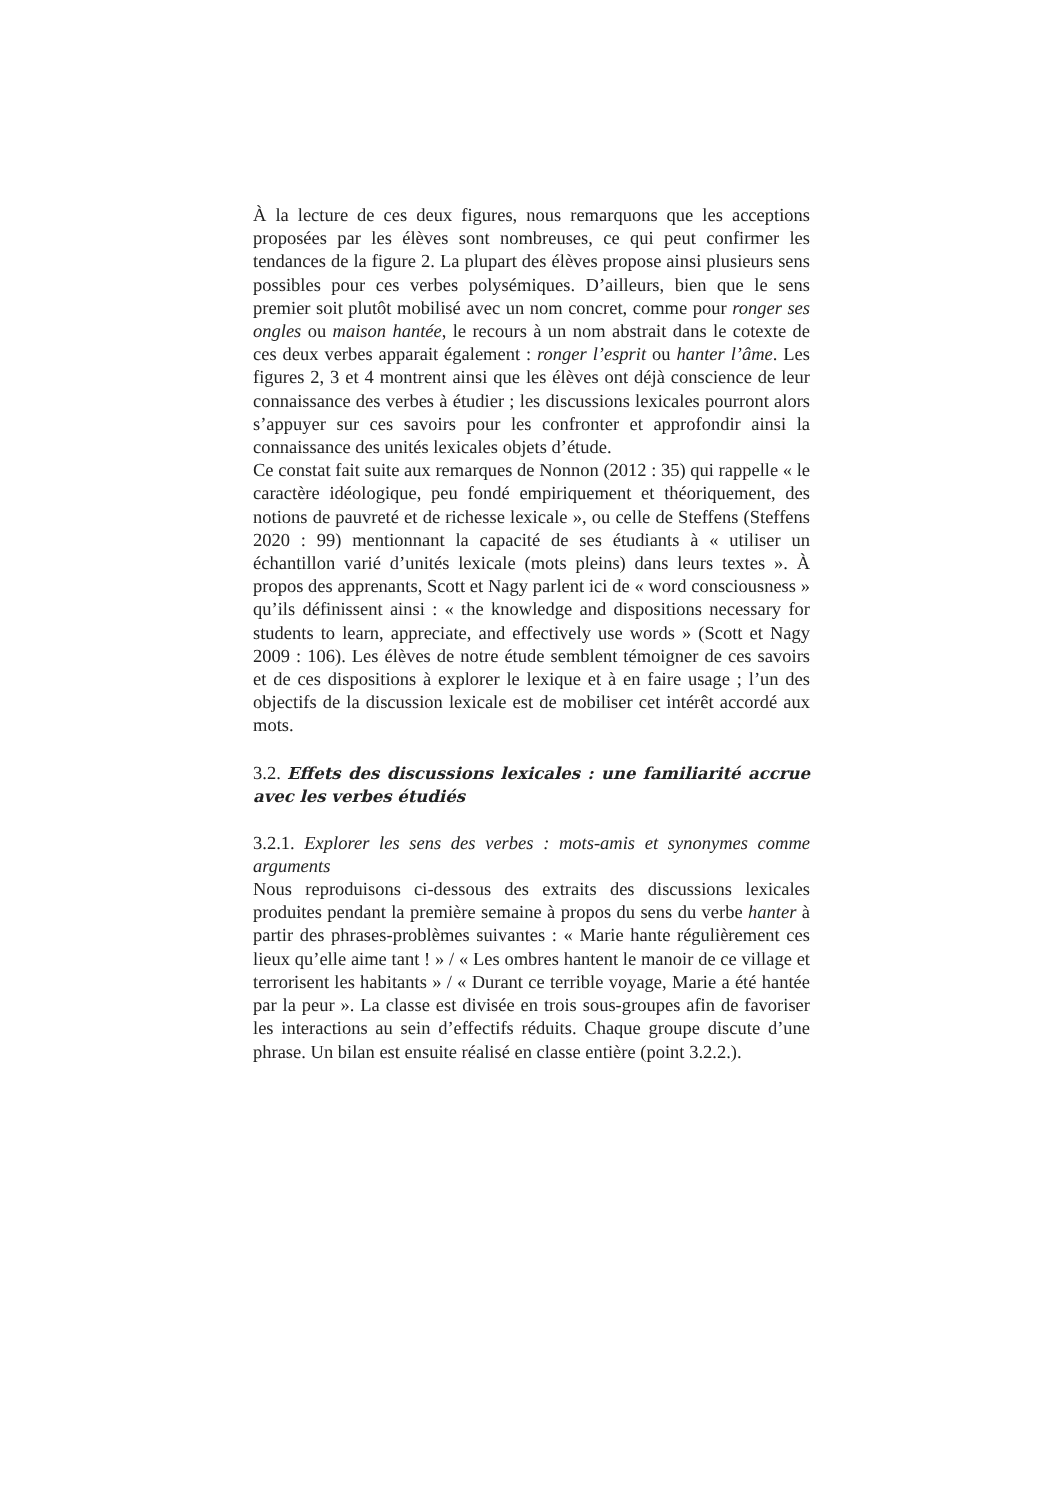À la lecture de ces deux figures, nous remarquons que les acceptions proposées par les élèves sont nombreuses, ce qui peut confirmer les tendances de la figure 2. La plupart des élèves propose ainsi plusieurs sens possibles pour ces verbes polysémiques. D’ailleurs, bien que le sens premier soit plutôt mobilisé avec un nom concret, comme pour ronger ses ongles ou maison hantée, le recours à un nom abstrait dans le cotexte de ces deux verbes apparait également : ronger l’esprit ou hanter l’âme. Les figures 2, 3 et 4 montrent ainsi que les élèves ont déjà conscience de leur connaissance des verbes à étudier ; les discussions lexicales pourront alors s’appuyer sur ces savoirs pour les confronter et approfondir ainsi la connaissance des unités lexicales objets d’étude.
Ce constat fait suite aux remarques de Nonnon (2012 : 35) qui rappelle « le caractère idéologique, peu fondé empiriquement et théoriquement, des notions de pauvreté et de richesse lexicale », ou celle de Steffens (Steffens 2020 : 99) mentionnant la capacité de ses étudiants à « utiliser un échantillon varié d’unités lexicale (mots pleins) dans leurs textes ». À propos des apprenants, Scott et Nagy parlent ici de « word consciousness » qu’ils définissent ainsi : « the knowledge and dispositions necessary for students to learn, appreciate, and effectively use words » (Scott et Nagy 2009 : 106). Les élèves de notre étude semblent témoigner de ces savoirs et de ces dispositions à explorer le lexique et à en faire usage ; l’un des objectifs de la discussion lexicale est de mobiliser cet intérêt accordé aux mots.
3.2. Effets des discussions lexicales : une familiarité accrue avec les verbes étudiés
3.2.1. Explorer les sens des verbes : mots-amis et synonymes comme arguments
Nous reproduisons ci-dessous des extraits des discussions lexicales produites pendant la première semaine à propos du sens du verbe hanter à partir des phrases-problèmes suivantes : « Marie hante régulièrement ces lieux qu’elle aime tant ! » / « Les ombres hantent le manoir de ce village et terrorisent les habitants » / « Durant ce terrible voyage, Marie a été hantée par la peur ». La classe est divisée en trois sous-groupes afin de favoriser les interactions au sein d’effectifs réduits. Chaque groupe discute d’une phrase. Un bilan est ensuite réalisé en classe entière (point 3.2.2.).